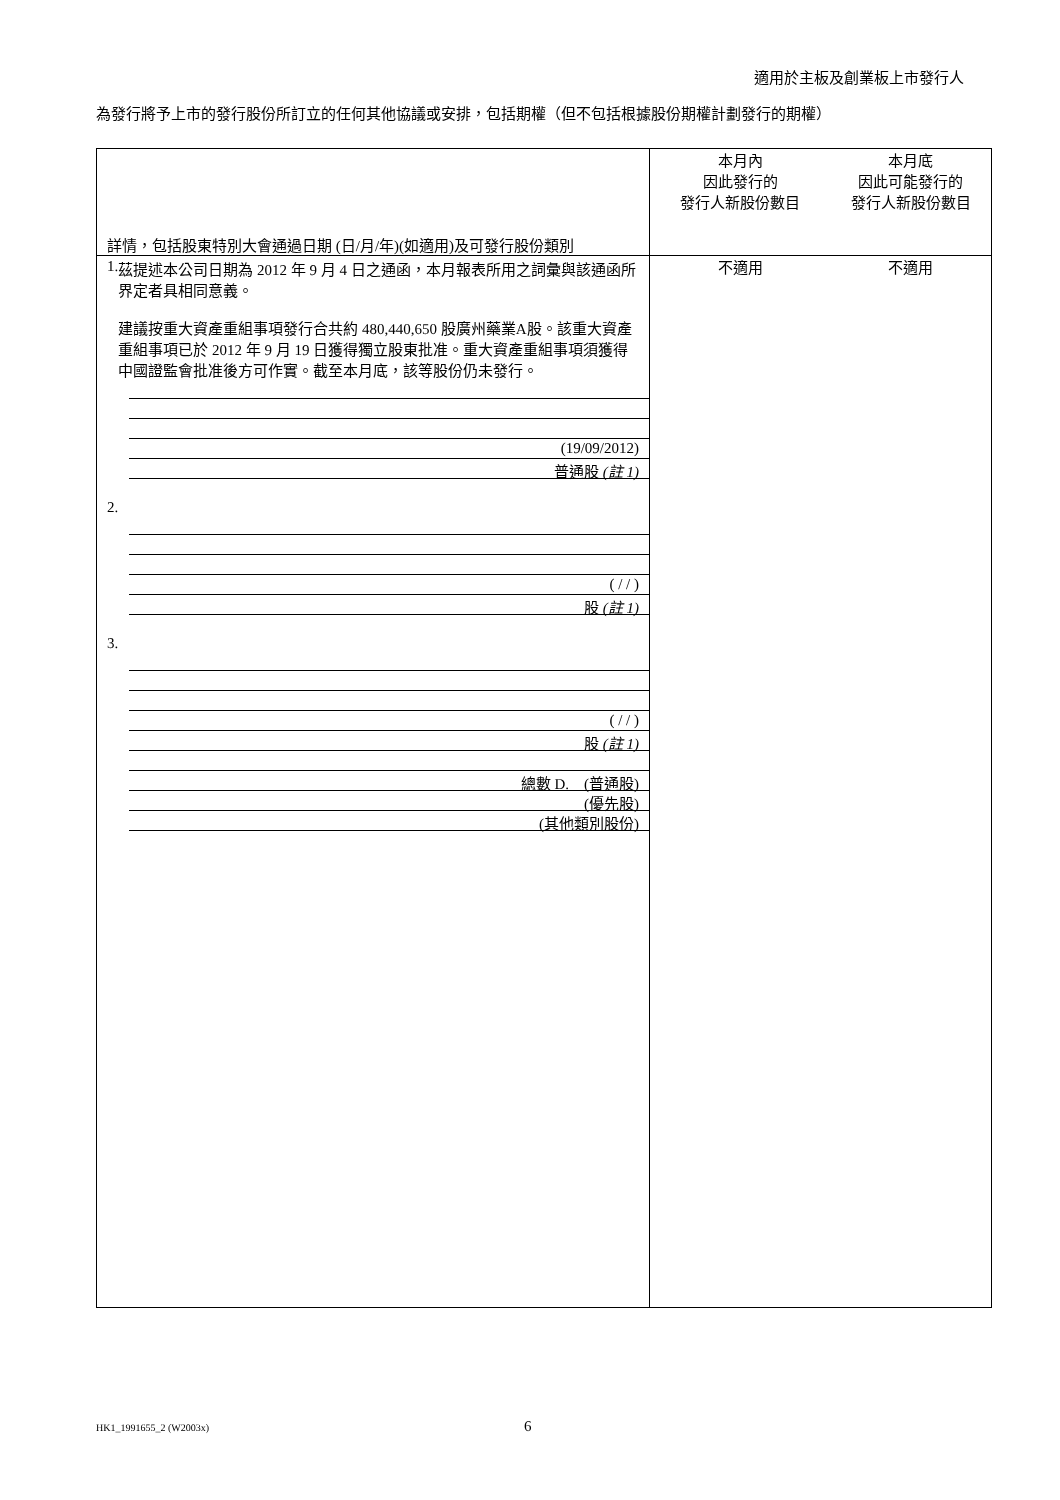適用於主板及創業板上市發行人
為發行將予上市的發行股份所訂立的任何其他協議或安排，包括期權（但不包括根據股份期權計劃發行的期權）
| 詳情，包括股東特別大會通過日期 (日/月/年)(如適用)及可發行股份類別 | 本月內 因此發行的 發行人新股份數目 | 本月底 因此可能發行的 發行人新股份數目 |
| 1. 茲提述本公司日期為 2012 年 9 月 4 日之通函，本月報表所用之詞彙與該通函所界定者具相同意義。 建議按重大資產重組事項發行合共約 480,440,650 股廣州藥業A股。該重大資產重組事項已於 2012 年 9 月 19 日獲得獨立股東批准。重大資產重組事項須獲得中國證監會批准後方可作實。截至本月底，該等股份仍未發行。 (19/09/2012) 普通股 (註 1) 2. ( / / ) 股 (註 1) 3. ( / / ) 股 (註 1) 總數 D. (普通股) (優先股) (其他類別股份) | 不適用 | 不適用 |
HK1_1991655_2 (W2003x) 6